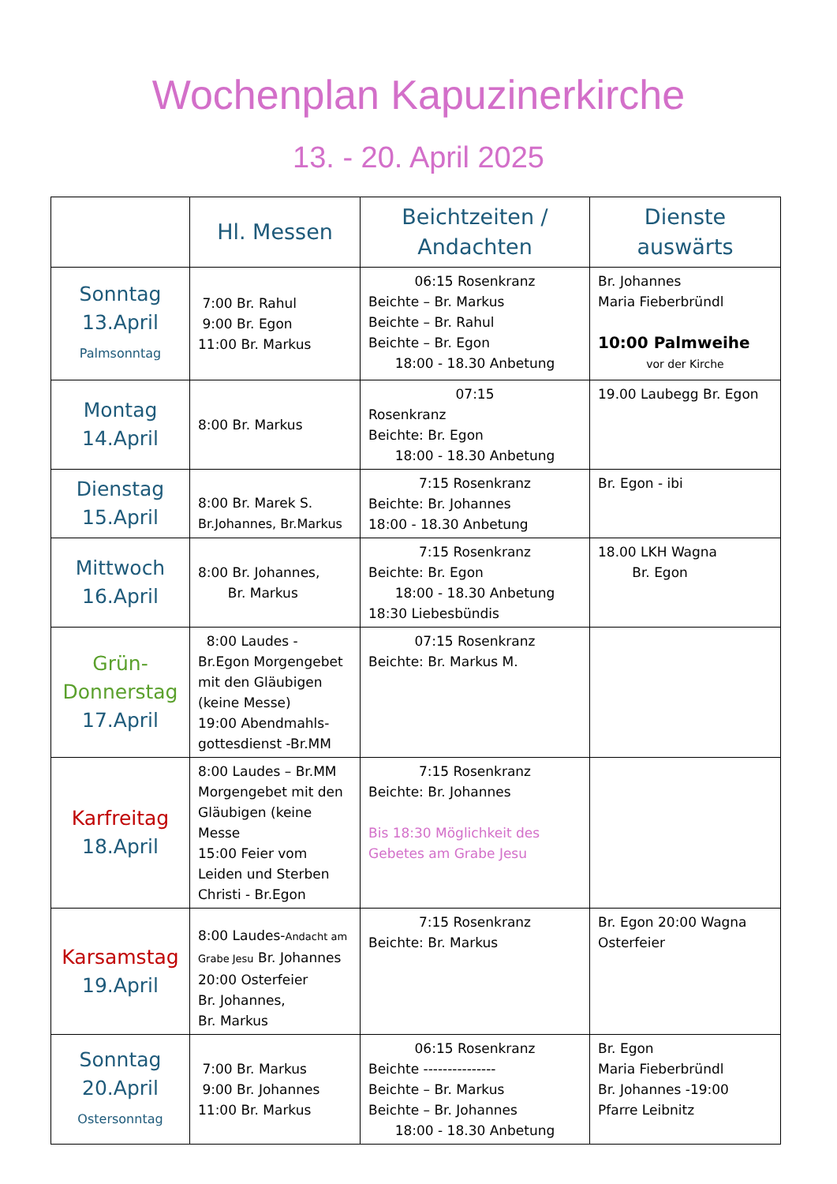Wochenplan Kapuzinerkirche
13. - 20. April 2025
| | Hl. Messen | Beichtzeiten / Andachten | Dienste auswärts |
| --- | --- | --- | --- |
| Sonntag 13.April Palmsonntag | 7:00 Br. Rahul 9:00 Br. Egon 11:00 Br. Markus | 06:15 Rosenkranz Beichte – Br. Markus Beichte – Br. Rahul Beichte – Br. Egon 18:00 - 18.30 Anbetung | Br. Johannes Maria Fieberbründl 10:00 Palmweihe vor der Kirche |
| Montag 14.April | 8:00 Br. Markus | 07:15 Rosenkranz Beichte: Br. Egon 18:00 - 18.30 Anbetung | 19.00 Laubegg Br. Egon |
| Dienstag 15.April | 8:00 Br. Marek S. Br.Johannes, Br.Markus | 7:15 Rosenkranz Beichte: Br. Johannes 18:00 - 18.30 Anbetung | Br. Egon - ibi |
| Mittwoch 16.April | 8:00 Br. Johannes, Br. Markus | 7:15 Rosenkranz Beichte: Br. Egon 18:00 - 18.30 Anbetung 18:30 Liebesbündis | 18.00 LKH Wagna Br. Egon |
| Grün- Donnerstag 17.April | 8:00 Laudes - Br.Egon Morgengebet mit den Gläubigen (keine Messe) 19:00 Abendmahls-gottesdienst -Br.MM | 07:15 Rosenkranz Beichte: Br. Markus M. | |
| Karfreitag 18.April | 8:00 Laudes – Br.MM Morgengebet mit den Gläubigen (keine Messe 15:00 Feier vom Leiden und Sterben Christi - Br.Egon | 7:15 Rosenkranz Beichte: Br. Johannes Bis 18:30 Möglichkeit des Gebetes am Grabe Jesu | |
| Karsamstag 19.April | 8:00 Laudes- Andacht am Grabe Jesu Br. Johannes 20:00 Osterfeier Br. Johannes, Br. Markus | 7:15 Rosenkranz Beichte: Br. Markus | Br. Egon 20:00 Wagna Osterfeier |
| Sonntag 20.April Ostersonntag | 7:00 Br. Markus 9:00 Br. Johannes 11:00 Br. Markus | 06:15 Rosenkranz Beichte --------------- Beichte – Br. Markus Beichte – Br. Johannes 18:00 - 18.30 Anbetung | Br. Egon Maria Fieberbründl Br. Johannes -19:00 Pfarre Leibnitz |